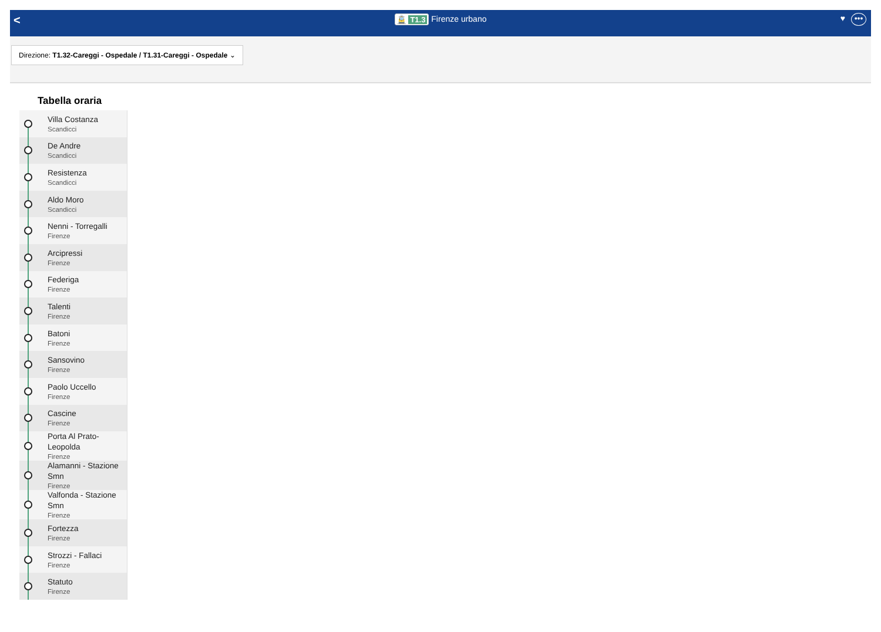<
🚊 T1.3 Firenze urbano
♥ •••
Direzione: T1.32-Careggi - Ospedale / T1.31-Careggi - Ospedale ⌄
Tabella oraria
Villa Costanza
Scandicci
De Andre
Scandicci
Resistenza
Scandicci
Aldo Moro
Scandicci
Nenni - Torregalli
Firenze
Arcipressi
Firenze
Federiga
Firenze
Talenti
Firenze
Batoni
Firenze
Sansovino
Firenze
Paolo Uccello
Firenze
Cascine
Firenze
Porta Al Prato-
Leopolda
Firenze
Alamanni - Stazione
Smn
Firenze
Valfonda - Stazione
Smn
Firenze
Fortezza
Firenze
Strozzi - Fallaci
Firenze
Statuto
Firenze